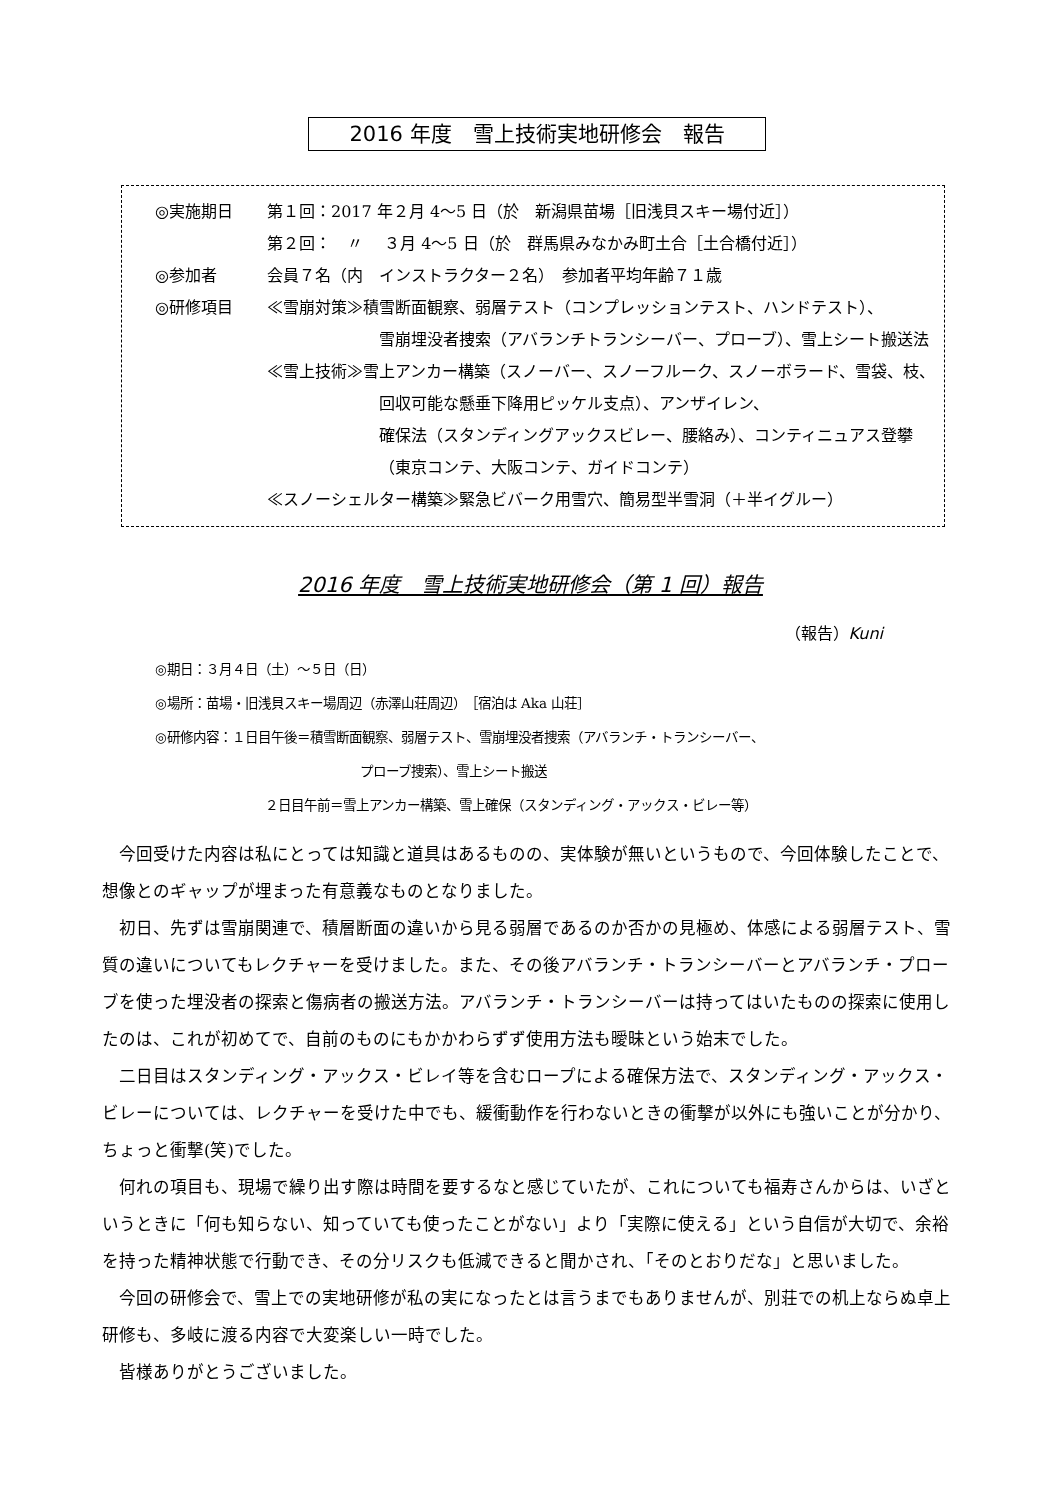2016 年度　雪上技術実地研修会　報告
◎実施期日 第１回：2017 年２月 4〜5 日（於　新潟県苗場［旧浅貝スキー場付近］）
第２回：　〃　 ３月 4〜5 日（於　群馬県みなかみ町土合［土合橋付近］）
◎参加者 会員７名（内　インストラクター２名）　参加者平均年齢７１歳
◎研修項目 ≪雪崩対策≫積雪断面観察、弱層テスト（コンプレッションテスト、ハンドテスト）、
雪崩埋没者捜索（アバランチトランシーバー、プローブ）、雪上シート搬送法
≪雪上技術≫雪上アンカー構築（スノーバー、スノーフルーク、スノーボラード、雪袋、枝、
回収可能な懸垂下降用ピッケル支点）、アンザイレン、
確保法（スタンディングアックスビレー、腰絡み）、コンティニュアス登攀
（東京コンテ、大阪コンテ、ガイドコンテ）
≪スノーシェルター構築≫緊急ビバーク用雪穴、簡易型半雪洞（＋半イグルー）
2016 年度　雪上技術実地研修会（第 1 回）報告
（報告）Kuni
◎期日：３月４日（土）〜５日（日）
◎場所：苗場・旧浅貝スキー場周辺（赤澤山荘周辺）　［宿泊は Aka 山荘］
◎研修内容：１日目午後＝積雪断面観察、弱層テスト、雪崩埋没者捜索（アバランチ・トランシーバー、
プローブ捜索）、雪上シート搬送
２日目午前＝雪上アンカー構築、雪上確保（スタンディング・アックス・ビレー等）
今回受けた内容は私にとっては知識と道具はあるものの、実体験が無いというもので、今回体験したことで、想像とのギャップが埋まった有意義なものとなりました。
初日、先ずは雪崩関連で、積層断面の違いから見る弱層であるのか否かの見極め、体感による弱層テスト、雪質の違いについてもレクチャーを受けました。また、その後アバランチ・トランシーバーとアバランチ・プローブを使った埋没者の探索と傷病者の搬送方法。アバランチ・トランシーバーは持ってはいたものの探索に使用したのは、これが初めてで、自前のものにもかかわらずず使用方法も曖昧という始末でした。
二日目はスタンディング・アックス・ビレイ等を含むロープによる確保方法で、スタンディング・アックス・ビレーについては、レクチャーを受けた中でも、緩衝動作を行わないときの衝撃が以外にも強いことが分かり、ちょっと衝撃(笑)でした。
何れの項目も、現場で繰り出す際は時間を要するなと感じていたが、これについても福寿さんからは、いざというときに「何も知らない、知っていても使ったことがない」より「実際に使える」という自信が大切で、余裕を持った精神状態で行動でき、その分リスクも低減できると聞かされ、「そのとおりだな」と思いました。
今回の研修会で、雪上での実地研修が私の実になったとは言うまでもありませんが、別荘での机上ならぬ卓上研修も、多岐に渡る内容で大変楽しい一時でした。
皆様ありがとうございました。